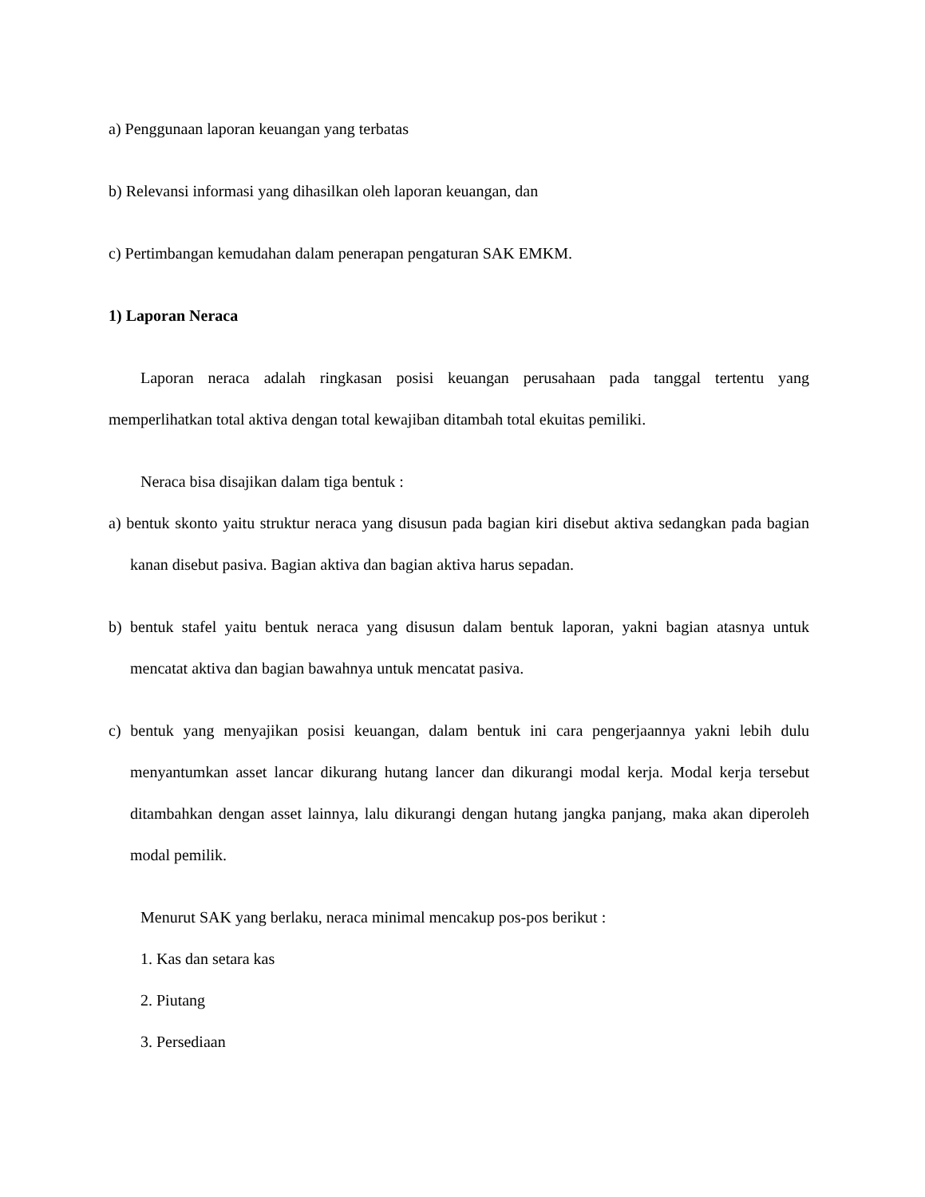a) Penggunaan laporan keuangan yang terbatas
b) Relevansi informasi yang dihasilkan oleh laporan keuangan, dan
c) Pertimbangan kemudahan dalam penerapan pengaturan SAK EMKM.
1) Laporan Neraca
Laporan neraca adalah ringkasan posisi keuangan perusahaan pada tanggal tertentu yang memperlihatkan total aktiva dengan total kewajiban ditambah total ekuitas pemiliki.
Neraca bisa disajikan dalam tiga bentuk :
a) bentuk skonto yaitu struktur neraca yang disusun pada bagian kiri disebut aktiva sedangkan pada bagian kanan disebut pasiva. Bagian aktiva dan bagian aktiva harus sepadan.
b) bentuk stafel yaitu bentuk neraca yang disusun dalam bentuk laporan, yakni bagian atasnya untuk mencatat aktiva dan bagian bawahnya untuk mencatat pasiva.
c) bentuk yang menyajikan posisi keuangan, dalam bentuk ini cara pengerjaannya yakni lebih dulu menyantumkan asset lancar dikurang hutang lancer dan dikurangi modal kerja. Modal kerja tersebut ditambahkan dengan asset lainnya, lalu dikurangi dengan hutang jangka panjang, maka akan diperoleh modal pemilik.
Menurut SAK yang berlaku, neraca minimal mencakup pos-pos berikut :
1. Kas dan setara kas
2. Piutang
3. Persediaan